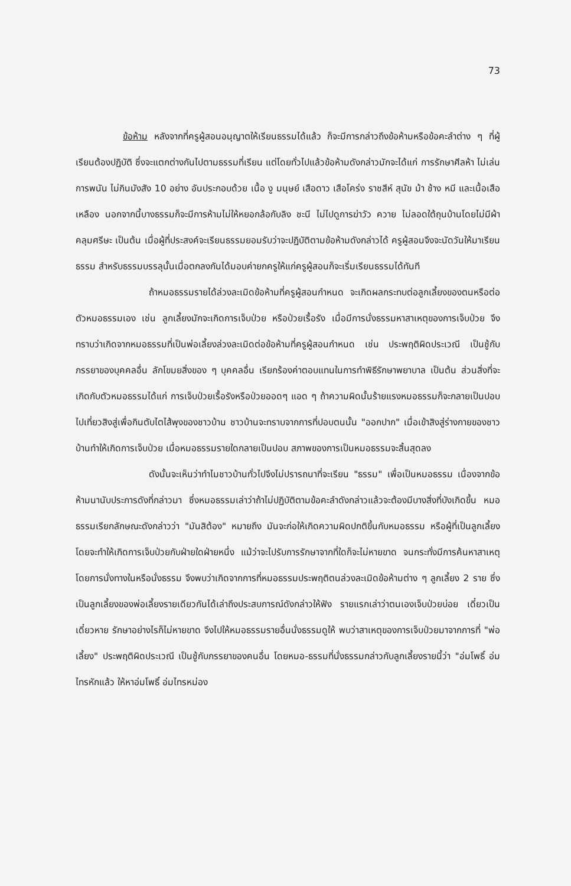73
ข้อห้าม หลังจากที่ครูผู้สอนอนุญาตให้เรียนธรรมได้แล้ว ก็จะมีการกล่าวถึงข้อห้ามหรือข้อคะลำต่าง ๆ ที่ผู้เรียนต้องปฏิบัติ ซึ่งจะแตกต่างกันไปตามธรรมที่เรียน แต่โดยทั่วไปแล้วข้อห้ามดังกล่าวมักจะได้แก่ การรักษาศีลห้า ไม่เล่นการพนัน ไม่กินมังสัง 10 อย่าง อันประกอบด้วย เนื้อ งู มนุษย์ เสือดาว เสือโคร่ง ราชสีห์ สุนัข ม้า ช้าง หมี และเนื้อเสือเหลือง นอกจากนี้บางธรรมก็จะมีการห้ามไม่ให้หยอกล้อกับลิง ชะนี ไม่ไปดูการฆ่าวัว ควาย ไม่ลอดใต้ถุนบ้านโดยไม่มีผ้าคลุมศรีษะ เป็นต้น เมื่อผู้ที่ประสงค์จะเรียนธรรมยอมรับว่าจะปฏิบัติตามข้อห้ามดังกล่าวได้ ครูผู้สอนจึงจะนัดวันให้มาเรียนธรรม สำหรับธรรมบรรลุนั้นเมื่อตกลงกันได้มอบค่ายกครูให้แก่ครูผู้สอนก็จะเริ่มเรียนธรรมได้ทันที
ถ้าหมอธรรมรายได้ล่วงละเมิดข้อห้ามที่ครูผู้สอนกำหนด จะเกิดผลกระทบต่อลูกเลี้ยงของตนหรือต่อตัวหมอธรรมเอง เช่น ลูกเลี้ยงมักจะเกิดการเจ็บป่วย หรือป่วยเรื้อรัง เมื่อมีการนั่งธรรมหาสาเหตุของการเจ็บป่วย จึงทราบว่าเกิดจากหมอธรรมที่เป็นพ่อเลี้ยงล่วงละเมิดต่อข้อห้ามที่ครูผู้สอนกำหนด เช่น ประพฤติผิดประเวณี เป็นชู้กับภรรยาของบุคคลอื่น ลักโขมยสิ่งของ ๆ บุคคลอื่น เรียกร้องค่าตอบแทนในการทำพิธีรักษาพยาบาล เป็นต้น ส่วนสิ่งที่จะเกิดกับตัวหมอธรรมได้แก่ การเจ็บป่วยเรื้อรังหรือป่วยออดๆ แอด ๆ ถ้าความผิดนั้นร้ายแรงหมอธรรมก็จะกลายเป็นปอบไปเที่ยวสิงสู่เพื่อกินตับไตไส้พุงของชาวบ้าน ชาวบ้านจะทราบจากการที่ปอบตนนั้น "ออกปาก" เมื่อเข้าสิงสู่ร่างกายของชาวบ้านทำให้เกิดการเจ็บป่วย เมื่อหมอธรรมรายใดกลายเป็นปอบ สภาพของการเป็นหมอธรรมจะสิ้นสุดลง
ดังนั้นจะเห็นว่าทำไมชาวบ้านทั่วไปจึงไม่ปรารถนาที่จะเรียน "ธรรม" เพื่อเป็นหมอธรรม เนื่องจากข้อห้ามนานับประการดังที่กล่าวมา ซึ่งหมอธรรมเล่าว่าถ้าไม่ปฏิบัติตามข้อคะลำดังกล่าวแล้วจะต้องมีบางสิ่งที่บังเกิดขึ้น หมอธรรมเรียกลักษณะดังกล่าวว่า "มันสิต้อง" หมายถึง มันจะก่อให้เกิดความผิดปกติขึ้นกับหมอธรรม หรือผู้ที่เป็นลูกเลี้ยงโดยจะทำให้เกิดการเจ็บป่วยกับฝ่ายใดฝ่ายหนึ่ง แม้ว่าจะไปรับการรักษาจากที่ใดก็จะไม่หายขาด จนกระทั่งมีการค้นหาสาเหตุโดยการนั่งทางในหรือนั่งธรรม จึงพบว่าเกิดจากการที่หมอธรรมประพฤติตนล่วงละเมิดข้อห้ามต่าง ๆ ลูกเลี้ยง 2 ราย ซึ่งเป็นลูกเลี้ยงของพ่อเลี้ยงรายเดียวกันได้เล่าถึงประสบการณ์ดังกล่าวให้ฟัง รายแรกเล่าว่าตนเองเจ็บป่วยบ่อย เดี๋ยวเป็นเดี๋ยวหาย รักษาอย่างไรก็ไม่หายขาด จึงไปให้หมอธรรมรายอื่นนั่งธรรมดูให้ พบว่าสาเหตุของการเจ็บป่วยมาจากการที่ "พ่อเลี้ยง" ประพฤติผิดประเวณี เป็นชู้กับภรรยาของคนอื่น โดยหมอ-ธรรมที่นั่งธรรมกล่าวกับลูกเลี้ยงรายนี้ว่า "อ่มโพธิ์ อ่มไทรหักแล้ว ให้หาอ่มโพธิ์ อ่มไทรหม่อง